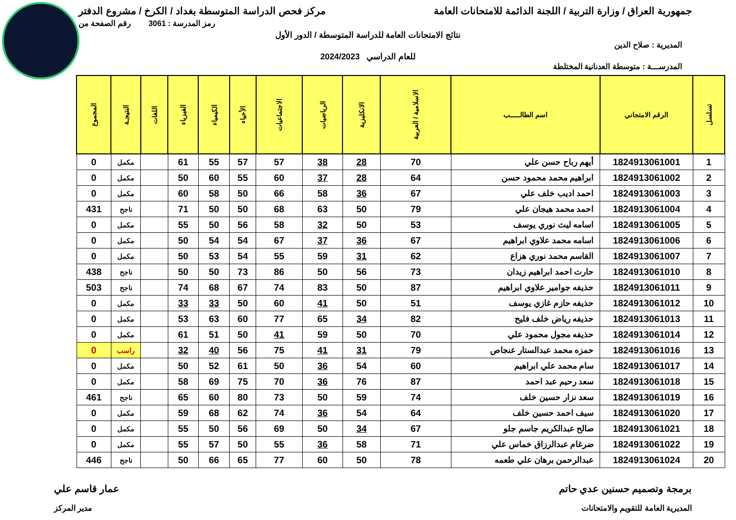جمهورية العراق / وزارة التربية / اللجنة الدائمة للامتحانات العامة
مركز فحص الدراسة المتوسطة بغداد / الكرخ / مشروع الدفتر
رمز المدرسة : 3061 رقم الصفحة من
نتائج الامتحانات العامة للدراسة المتوسطة / الدور الأول
المديرية : صلاح الدين
للعام الدراسي 2024/2023
المدرســـة : متوسطة العدنانية المختلطة
| تسلسل | الرقم الامتحاني | اسم الطالـــــب | الاسلامية / العربية | الانكليزية | الرياضيات | الاجتماعيات | الأحياء | الكيمياء | الفيزياء | اللغات | النتيجـة | المجموع |
| --- | --- | --- | --- | --- | --- | --- | --- | --- | --- | --- | --- | --- |
| 1 | 1824913061001 | أيهم رباح حسن علي | 70 | 28 | 38 | 57 | 57 | 55 | 61 | | مكمل | 0 |
| 2 | 1824913061002 | ابراهيم محمد محمود حسن | 64 | 28 | 37 | 60 | 55 | 60 | 50 | | مكمل | 0 |
| 3 | 1824913061003 | احمد اديب خلف علي | 67 | 36 | 58 | 66 | 50 | 58 | 60 | | مكمل | 0 |
| 4 | 1824913061004 | احمد محمد هيجان علي | 79 | 50 | 63 | 68 | 50 | 50 | 71 | | ناجح | 431 |
| 5 | 1824913061005 | اسامه ليث نوري يوسف | 53 | 50 | 32 | 58 | 56 | 50 | 55 | | مكمل | 0 |
| 6 | 1824913061006 | اسامه محمد علاوي ابراهيم | 67 | 36 | 37 | 67 | 54 | 54 | 50 | | مكمل | 0 |
| 7 | 1824913061007 | القاسم محمد نوري هزاع | 62 | 31 | 59 | 55 | 54 | 53 | 50 | | مكمل | 0 |
| 8 | 1824913061010 | حارث احمد ابراهيم زيدان | 73 | 56 | 50 | 86 | 73 | 50 | 50 | | ناجح | 438 |
| 9 | 1824913061011 | حذيفه جوامير علاوي ابراهيم | 87 | 50 | 83 | 74 | 67 | 68 | 74 | | ناجح | 503 |
| 10 | 1824913061012 | حذيفه حازم غازي يوسف | 51 | 50 | 41 | 60 | 50 | 33 | 33 | | مكمل | 0 |
| 11 | 1824913061013 | حذيفه رياض خلف فليح | 82 | 34 | 65 | 77 | 60 | 63 | 53 | | مكمل | 0 |
| 12 | 1824913061014 | حذيفه مجول محمود علي | 70 | 50 | 59 | 41 | 50 | 51 | 61 | | مكمل | 0 |
| 13 | 1824913061016 | حمزه محمد عبدالستار عنجاص | 79 | 31 | 41 | 75 | 56 | 40 | 32 | | راسب | 0 |
| 14 | 1824913061017 | سام محمد علي ابراهيم | 60 | 54 | 36 | 50 | 61 | 52 | 50 | | مكمل | 0 |
| 15 | 1824913061018 | سعد رحيم عبد احمد | 87 | 76 | 36 | 70 | 75 | 69 | 58 | | مكمل | 0 |
| 16 | 1824913061019 | سعد نزار حسين خلف | 74 | 59 | 50 | 73 | 80 | 60 | 65 | | ناجح | 461 |
| 17 | 1824913061020 | سيف احمد حسين خلف | 64 | 54 | 36 | 74 | 62 | 68 | 59 | | مكمل | 0 |
| 18 | 1824913061021 | صالح عبدالكريم جاسم جلو | 67 | 34 | 50 | 69 | 56 | 50 | 55 | | مكمل | 0 |
| 19 | 1824913061022 | ضرغام عبدالرزاق خماس علي | 71 | 58 | 36 | 55 | 50 | 57 | 55 | | مكمل | 0 |
| 20 | 1824913061024 | عبدالرحمن برهان علي طعمه | 78 | 50 | 60 | 77 | 65 | 66 | 50 | | ناجح | 446 |
برمجة وتصميم حسنين عدي حاتم عمار قاسم علي
المديرية العامة للتقويم والامتحانات
مدير المركز